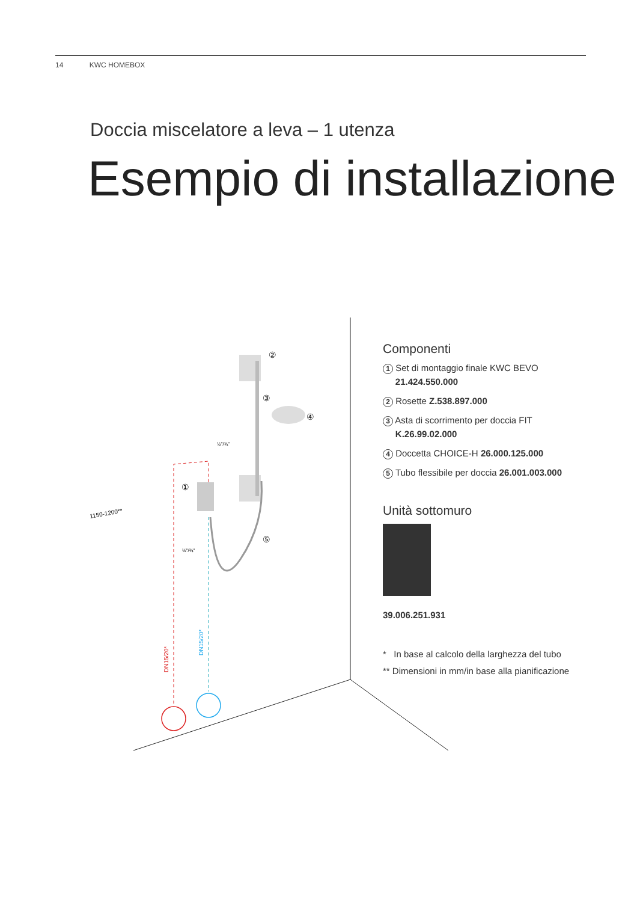14 KWC HOMEBOX
Doccia miscelatore a leva – 1 utenza
Esempio di installazione
②
③
④
①
⑤
½"/¾"
½"/¾"
1150-1200**
DN15/20*
DN15/20*
Componenti
1 Set di montaggio finale KWC BEVO
21.424.550.000
2 Rosette Z.538.897.000
3 Asta di scorrimento per doccia FIT
K.26.99.02.000
4 Doccetta CHOICE-H 26.000.125.000
5 Tubo flessibile per doccia 26.001.003.000
Unità sottomuro
39.006.251.931
* In base al calcolo della larghezza del tubo
** Dimensioni in mm/in base alla pianificazione